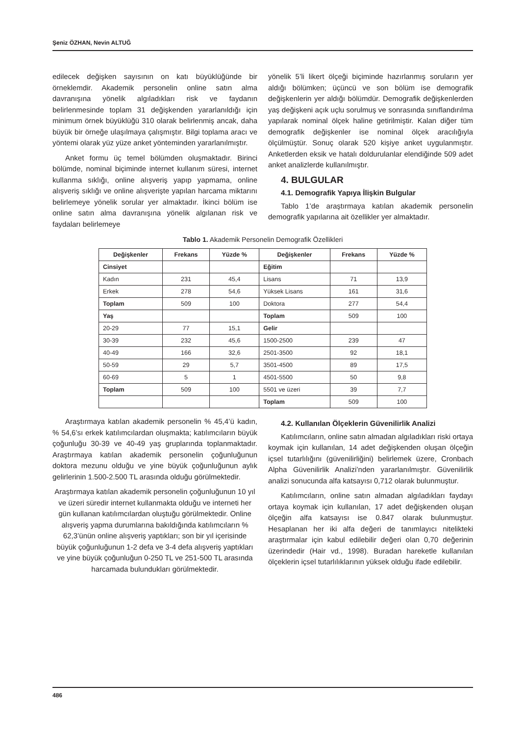Şeniz ÖZHAN, Nevin ALTUĞ
edilecek değişken sayısının on katı büyüklüğünde bir örneklemdir. Akademik personelin online satın alma davranışına yönelik algıladıkları risk ve faydanın belirlenmesinde toplam 31 değişkenden yararlanıldığı için minimum örnek büyüklüğü 310 olarak belirlenmiş ancak, daha büyük bir örneğe ulaşılmaya çalışmıştır. Bilgi toplama aracı ve yöntemi olarak yüz yüze anket yönteminden yararlanılmıştır.
Anket formu üç temel bölümden oluşmaktadır. Birinci bölümde, nominal biçiminde internet kullanım süresi, internet kullanma sıklığı, online alışveriş yapıp yapmama, online alışveriş sıklığı ve online alışverişte yapılan harcama miktarını belirlemeye yönelik sorular yer almaktadır. İkinci bölüm ise online satın alma davranışına yönelik algılanan risk ve faydaları belirlemeye
yönelik 5’li likert ölçeği biçiminde hazırlanmış soruların yer aldığı bölümken; üçüncü ve son bölüm ise demografik değişkenlerin yer aldığı bölümdür. Demografik değişkenlerden yaş değişkeni açık uçlu sorulmuş ve sonrasında sınıflandırılma yapılarak nominal ölçek haline getirilmiştir. Kalan diğer tüm demografik değişkenler ise nominal ölçek aracılığıyla ölçülmüştür. Sonuç olarak 520 kişiye anket uygulanmıştır. Anketlerden eksik ve hatalı doldurulanlar elendiğinde 509 adet anket analizlerde kullanılmıştır.
4. BULGULAR
4.1. Demografik Yapıya İlişkin Bulgular
Tablo 1’de araştırmaya katılan akademik personelin demografik yapılarına ait özellikler yer almaktadır.
Tablo 1. Akademik Personelin Demografik Özellikleri
| Değişkenler | Frekans | Yüzde % | Değişkenler | Frekans | Yüzde % |
| --- | --- | --- | --- | --- | --- |
| Cinsiyet | | | Eğitim | | |
| Kadın | 231 | 45,4 | Lisans | 71 | 13,9 |
| Erkek | 278 | 54,6 | Yüksek Lisans | 161 | 31,6 |
| Toplam | 509 | 100 | Doktora | 277 | 54,4 |
| Yaş | | | Toplam | 509 | 100 |
| 20-29 | 77 | 15,1 | Gelir | | |
| 30-39 | 232 | 45,6 | 1500-2500 | 239 | 47 |
| 40-49 | 166 | 32,6 | 2501-3500 | 92 | 18,1 |
| 50-59 | 29 | 5,7 | 3501-4500 | 89 | 17,5 |
| 60-69 | 5 | 1 | 4501-5500 | 50 | 9,8 |
| Toplam | 509 | 100 | 5501 ve üzeri | 39 | 7,7 |
| | | | Toplam | 509 | 100 |
Araştırmaya katılan akademik personelin % 45,4’ü kadın, % 54,6’sı erkek katılımcılardan oluşmakta; katılımcıların büyük çoğunluğu 30-39 ve 40-49 yaş gruplarında toplanmaktadır. Araştırmaya katılan akademik personelin çoğunluğunun doktora mezunu olduğu ve yine büyük çoğunluğunun aylık gelirlerinin 1.500-2.500 TL arasında olduğu görülmektedir.
Araştırmaya katılan akademik personelin çoğunluğunun 10 yıl ve üzeri süredir internet kullanmakta olduğu ve interneti her gün kullanan katılımcılardan oluştuğu görülmektedir. Online alışveriş yapma durumlarına bakıldığında katılımcıların % 62,3’ünün online alışveriş yaptıkları; son bir yıl içerisinde büyük çoğunluğunun 1-2 defa ve 3-4 defa alışveriş yaptıkları ve yine büyük çoğunluğun 0-250 TL ve 251-500 TL arasında harcamada bulundukları görülmektedir.
4.2. Kullanılan Ölçeklerin Güvenilirlik Analizi
Katılımcıların, online satın almadan algıladıkları riski ortaya koymak için kullanılan, 14 adet değişkenden oluşan ölçeğin içsel tutarlılığını (güvenilirliğini) belirlemek üzere, Cronbach Alpha Güvenilirlik Analizi’nden yararlanılmıştır. Güvenilirlik analizi sonucunda alfa katsayısı 0,712 olarak bulunmuştur.
Katılımcıların, online satın almadan algıladıkları faydayı ortaya koymak için kullanılan, 17 adet değişkenden oluşan ölçeğin alfa katsayısı ise 0.847 olarak bulunmuştur. Hesaplanan her iki alfa değeri de tanımlayıcı nitelikteki araştırmalar için kabul edilebilir değeri olan 0,70 değerinin üzerindedir (Hair vd., 1998). Buradan hareketle kullanılan ölçeklerin içsel tutarlılıklarının yüksek olduğu ifade edilebilir.
486